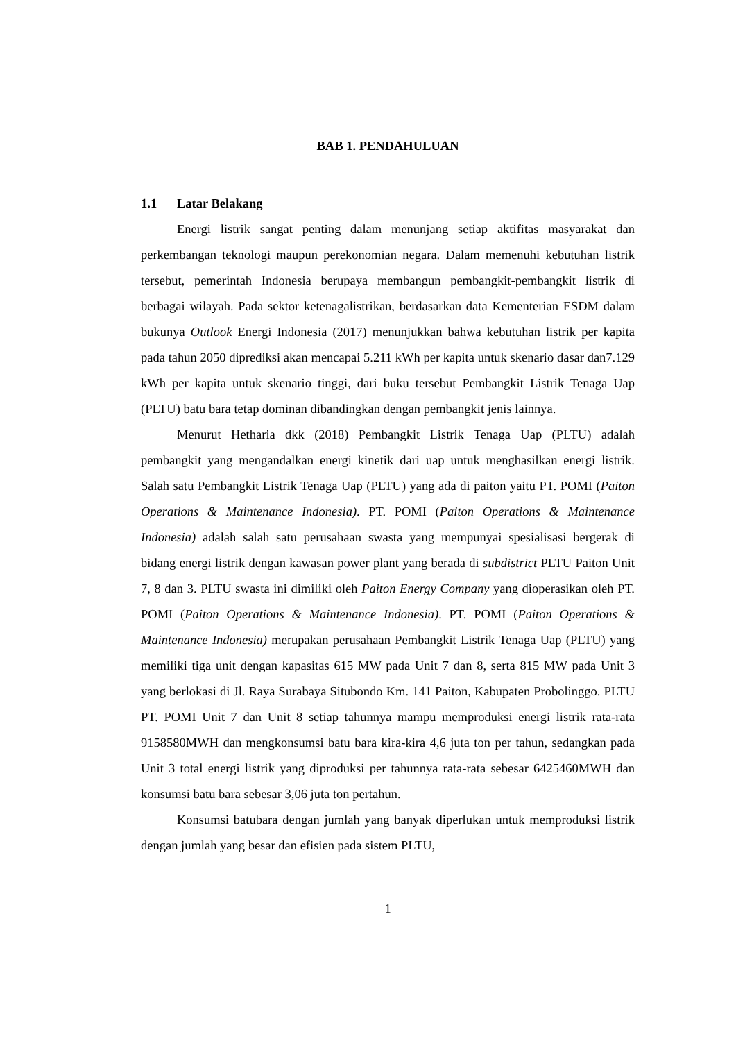BAB 1. PENDAHULUAN
1.1 Latar Belakang
Energi listrik sangat penting dalam menunjang setiap aktifitas masyarakat dan perkembangan teknologi maupun perekonomian negara. Dalam memenuhi kebutuhan listrik tersebut, pemerintah Indonesia berupaya membangun pembangkit-pembangkit listrik di berbagai wilayah. Pada sektor ketenagalistrikan, berdasarkan data Kementerian ESDM dalam bukunya Outlook Energi Indonesia (2017) menunjukkan bahwa kebutuhan listrik per kapita pada tahun 2050 diprediksi akan mencapai 5.211 kWh per kapita untuk skenario dasar dan7.129 kWh per kapita untuk skenario tinggi, dari buku tersebut Pembangkit Listrik Tenaga Uap (PLTU) batu bara tetap dominan dibandingkan dengan pembangkit jenis lainnya.
Menurut Hetharia dkk (2018) Pembangkit Listrik Tenaga Uap (PLTU) adalah pembangkit yang mengandalkan energi kinetik dari uap untuk menghasilkan energi listrik. Salah satu Pembangkit Listrik Tenaga Uap (PLTU) yang ada di paiton yaitu PT. POMI (Paiton Operations & Maintenance Indonesia). PT. POMI (Paiton Operations & Maintenance Indonesia) adalah salah satu perusahaan swasta yang mempunyai spesialisasi bergerak di bidang energi listrik dengan kawasan power plant yang berada di subdistrict PLTU Paiton Unit 7, 8 dan 3. PLTU swasta ini dimiliki oleh Paiton Energy Company yang dioperasikan oleh PT. POMI (Paiton Operations & Maintenance Indonesia). PT. POMI (Paiton Operations & Maintenance Indonesia) merupakan perusahaan Pembangkit Listrik Tenaga Uap (PLTU) yang memiliki tiga unit dengan kapasitas 615 MW pada Unit 7 dan 8, serta 815 MW pada Unit 3 yang berlokasi di Jl. Raya Surabaya Situbondo Km. 141 Paiton, Kabupaten Probolinggo. PLTU PT. POMI Unit 7 dan Unit 8 setiap tahunnya mampu memproduksi energi listrik rata-rata 9158580MWH dan mengkonsumsi batu bara kira-kira 4,6 juta ton per tahun, sedangkan pada Unit 3 total energi listrik yang diproduksi per tahunnya rata-rata sebesar 6425460MWH dan konsumsi batu bara sebesar 3,06 juta ton pertahun.
Konsumsi batubara dengan jumlah yang banyak diperlukan untuk memproduksi listrik dengan jumlah yang besar dan efisien pada sistem PLTU,
1